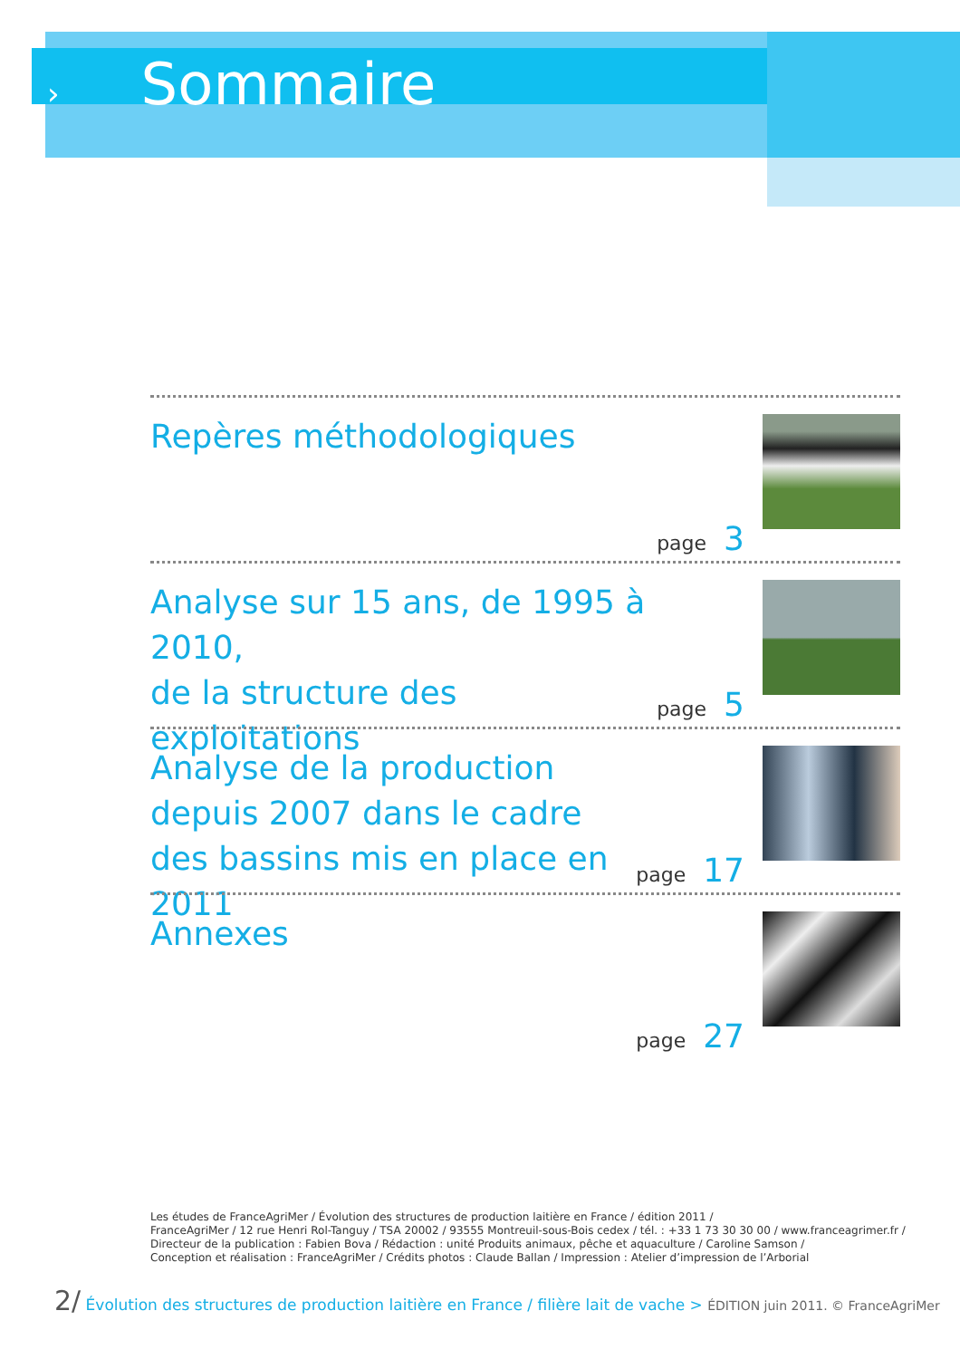› Sommaire
Repères méthodologiques
page 3
Analyse sur 15 ans, de 1995 à 2010,
de la structure des exploitations
page 5
Analyse de la production
depuis 2007 dans le cadre
des bassins mis en place en 2011
page 17
Annexes
page 27
Les études de FranceAgriMer / Évolution des structures de production laitière en France / édition 2011 /
FranceAgriMer / 12 rue Henri Rol-Tanguy / TSA 20002 / 93555 Montreuil-sous-Bois cedex / tél. : +33 1 73 30 30 00 / www.franceagrimer.fr /
Directeur de la publication : Fabien Bova / Rédaction : unité Produits animaux, pêche et aquaculture / Caroline Samson /
Conception et réalisation : FranceAgriMer / Crédits photos : Claude Ballan / Impression : Atelier d’impression de l’Arborial
2/ Évolution des structures de production laitière en France / filière lait de vache > ÉDITION juin 2011. © FranceAgriMer